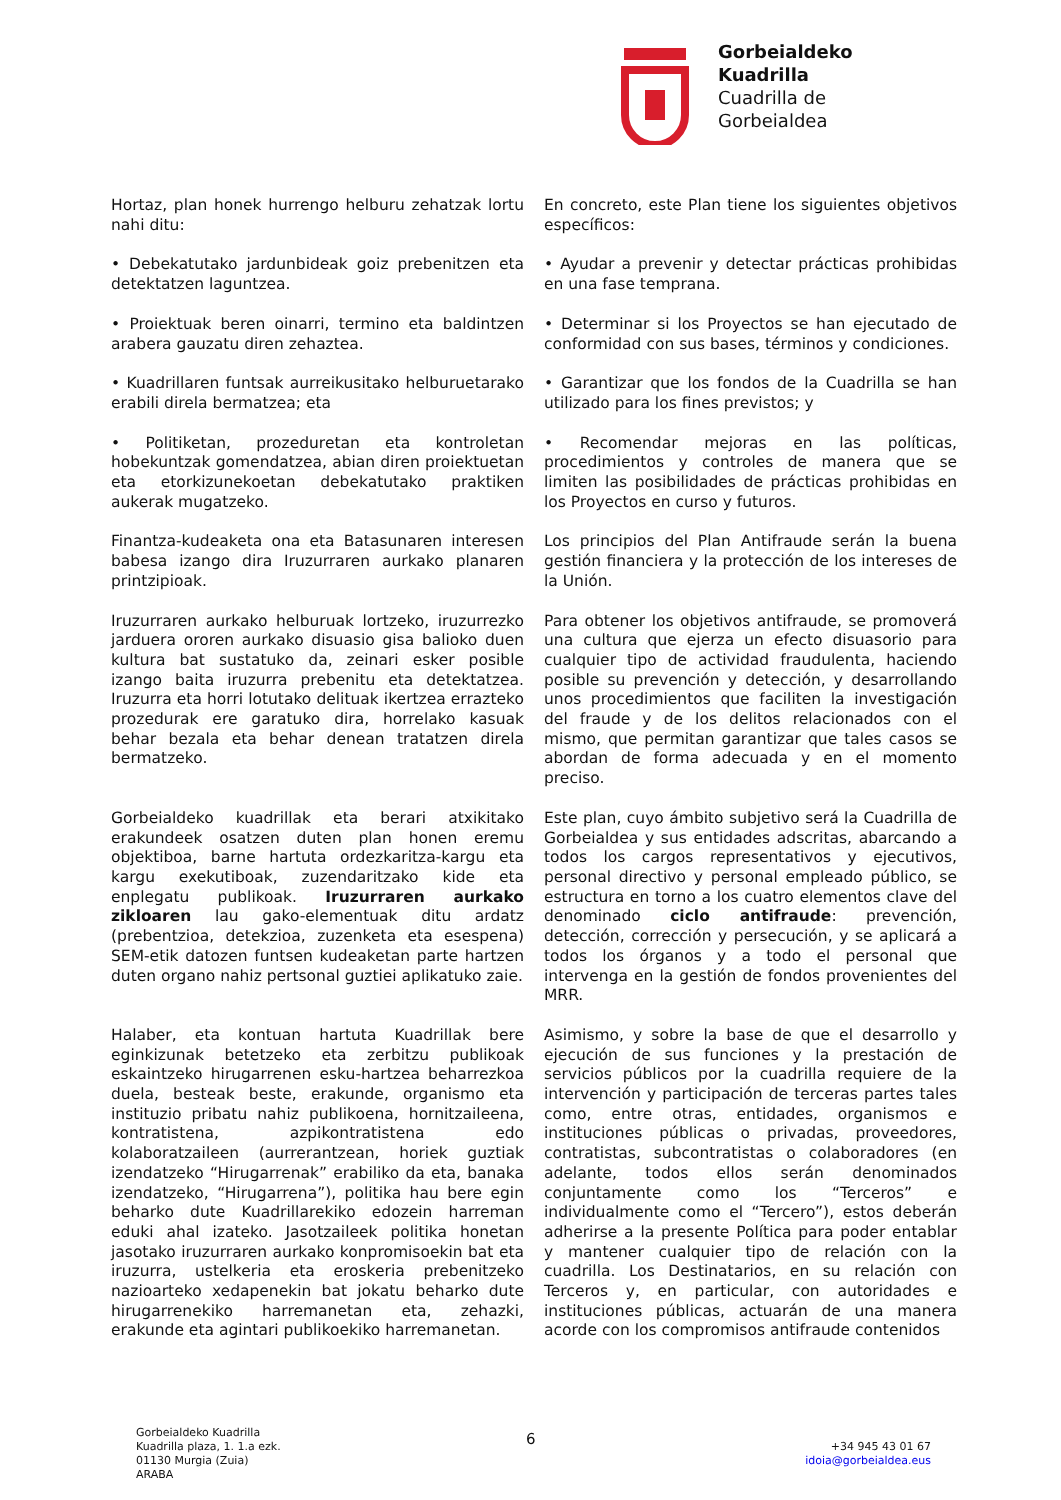Gorbeialdeko
Kuadrilla
Cuadrilla de
Gorbeialdea
Hortaz, plan honek hurrengo helburu zehatzak lortu nahi ditu:
En concreto, este Plan tiene los siguientes objetivos específicos:
• Debekatutako jardunbideak goiz prebenitzen eta detektatzen laguntzea.
• Ayudar a prevenir y detectar prácticas prohibidas en una fase temprana.
• Proiektuak beren oinarri, termino eta baldintzen arabera gauzatu diren zehaztea.
• Determinar si los Proyectos se han ejecutado de conformidad con sus bases, términos y condiciones.
• Kuadrillaren funtsak aurreikusitako helburuetarako erabili direla bermatzea; eta
• Garantizar que los fondos de la Cuadrilla se han utilizado para los fines previstos; y
• Politiketan, prozeduretan eta kontroletan hobekuntzak gomendatzea, abian diren proiektuetan eta etorkizunekoetan debekatutako praktiken aukerak mugatzeko.
• Recomendar mejoras en las políticas, procedimientos y controles de manera que se limiten las posibilidades de prácticas prohibidas en los Proyectos en curso y futuros.
Finantza-kudeaketa ona eta Batasunaren interesen babesa izango dira Iruzurraren aurkako planaren printzipioak.
Los principios del Plan Antifraude serán la buena gestión financiera y la protección de los intereses de la Unión.
Iruzurraren aurkako helburuak lortzeko, iruzurrezko jarduera ororen aurkako disuasio gisa balioko duen kultura bat sustatuko da, zeinari esker posible izango baita iruzurra prebenitu eta detektatzea. Iruzurra eta horri lotutako delituak ikertzea errazteko prozedurak ere garatuko dira, horrelako kasuak behar bezala eta behar denean tratatzen direla bermatzeko.
Para obtener los objetivos antifraude, se promoverá una cultura que ejerza un efecto disuasorio para cualquier tipo de actividad fraudulenta, haciendo posible su prevención y detección, y desarrollando unos procedimientos que faciliten la investigación del fraude y de los delitos relacionados con el mismo, que permitan garantizar que tales casos se abordan de forma adecuada y en el momento preciso.
Gorbeialdeko kuadrillak eta berari atxikitako erakundeek osatzen duten plan honen eremu objektiboa, barne hartuta ordezkaritza-kargu eta kargu exekutiboak, zuzendaritzako kide eta enplegatu publikoak. Iruzurraren aurkako zikloaren lau gako-elementuak ditu ardatz (prebentzioa, detekzioa, zuzenketa eta esespena) SEM-etik datozen funtsen kudeaketan parte hartzen duten organo nahiz pertsonal guztiei aplikatuko zaie.
Este plan, cuyo ámbito subjetivo será la Cuadrilla de Gorbeialdea y sus entidades adscritas, abarcando a todos los cargos representativos y ejecutivos, personal directivo y personal empleado público, se estructura en torno a los cuatro elementos clave del denominado ciclo antifraude: prevención, detección, corrección y persecución, y se aplicará a todos los órganos y a todo el personal que intervenga en la gestión de fondos provenientes del MRR.
Halaber, eta kontuan hartuta Kuadrillak bere eginkizunak betetzeko eta zerbitzu publikoak eskaintzeko hirugarrenen esku-hartzea beharrezkoa duela, besteak beste, erakunde, organismo eta instituzio pribatu nahiz publikoena, hornitzaileena, kontratistena, azpikontratistena edo kolaboratzaileen (aurrerantzean, horiek guztiak izendatzeko “Hirugarrenak” erabiliko da eta, banaka izendatzeko, “Hirugarrena”), politika hau bere egin beharko dute Kuadrillarekiko edozein harreman eduki ahal izateko. Jasotzaileek politika honetan jasotako iruzurraren aurkako konpromisoekin bat eta iruzurra, ustelkeria eta eroskeria prebenitzeko nazioarteko xedapenekin bat jokatu beharko dute hirugarrenekiko harremanetan eta, zehazki, erakunde eta agintari publikoekiko harremanetan.
Asimismo, y sobre la base de que el desarrollo y ejecución de sus funciones y la prestación de servicios públicos por la cuadrilla requiere de la intervención y participación de terceras partes tales como, entre otras, entidades, organismos e instituciones públicas o privadas, proveedores, contratistas, subcontratistas o colaboradores (en adelante, todos ellos serán denominados conjuntamente como los “Terceros” e individualmente como el “Tercero”), estos deberán adherirse a la presente Política para poder entablar y mantener cualquier tipo de relación con la cuadrilla. Los Destinatarios, en su relación con Terceros y, en particular, con autoridades e instituciones públicas, actuarán de una manera acorde con los compromisos antifraude contenidos
Gorbeialdeko Kuadrilla
Kuadrilla plaza, 1. 1.a ezk.
01130 Murgia (Zuia)
ARABA
6
+34 945 43 01 67
idoia@gorbeialdea.eus